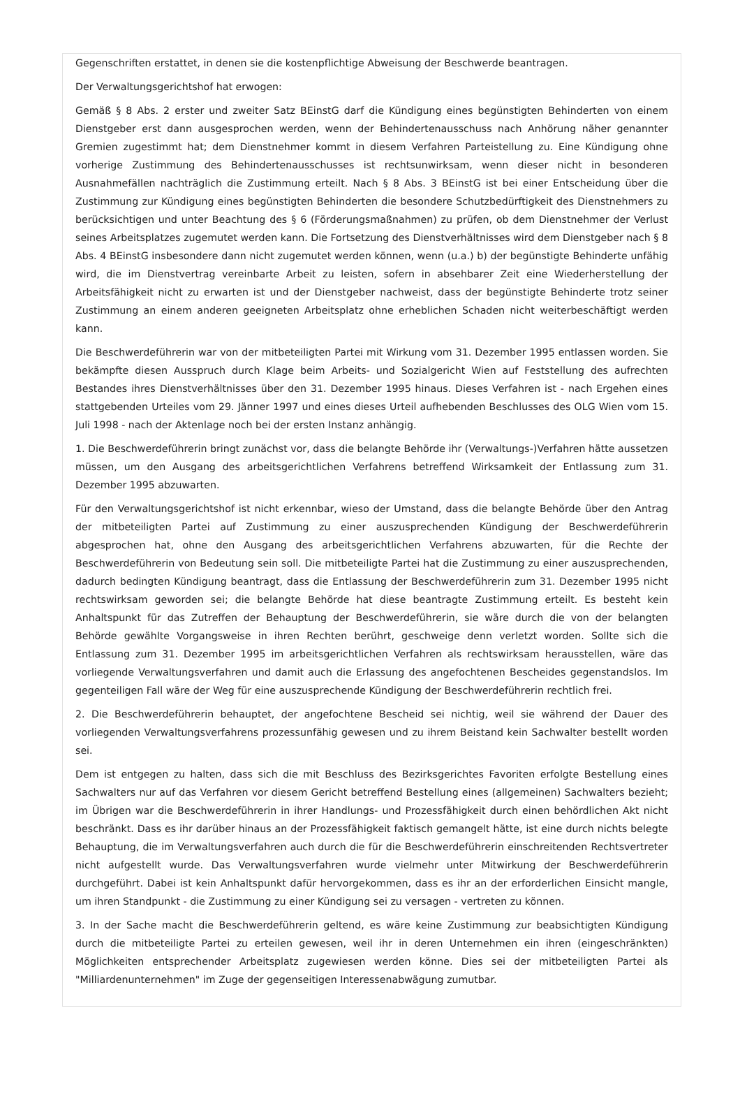Gegenschriften erstattet, in denen sie die kostenpflichtige Abweisung der Beschwerde beantragen.
Der Verwaltungsgerichtshof hat erwogen:
Gemäß § 8 Abs. 2 erster und zweiter Satz BEinstG darf die Kündigung eines begünstigten Behinderten von einem Dienstgeber erst dann ausgesprochen werden, wenn der Behindertenausschuss nach Anhörung näher genannter Gremien zugestimmt hat; dem Dienstnehmer kommt in diesem Verfahren Parteistellung zu. Eine Kündigung ohne vorherige Zustimmung des Behindertenausschusses ist rechtsunwirksam, wenn dieser nicht in besonderen Ausnahmefällen nachträglich die Zustimmung erteilt. Nach § 8 Abs. 3 BEinstG ist bei einer Entscheidung über die Zustimmung zur Kündigung eines begünstigten Behinderten die besondere Schutzbedürftigkeit des Dienstnehmers zu berücksichtigen und unter Beachtung des § 6 (Förderungsmaßnahmen) zu prüfen, ob dem Dienstnehmer der Verlust seines Arbeitsplatzes zugemutet werden kann. Die Fortsetzung des Dienstverhältnisses wird dem Dienstgeber nach § 8 Abs. 4 BEinstG insbesondere dann nicht zugemutet werden können, wenn (u.a.) b) der begünstigte Behinderte unfähig wird, die im Dienstvertrag vereinbarte Arbeit zu leisten, sofern in absehbarer Zeit eine Wiederherstellung der Arbeitsfähigkeit nicht zu erwarten ist und der Dienstgeber nachweist, dass der begünstigte Behinderte trotz seiner Zustimmung an einem anderen geeigneten Arbeitsplatz ohne erheblichen Schaden nicht weiterbeschäftigt werden kann.
Die Beschwerdeführerin war von der mitbeteiligten Partei mit Wirkung vom 31. Dezember 1995 entlassen worden. Sie bekämpfte diesen Ausspruch durch Klage beim Arbeits- und Sozialgericht Wien auf Feststellung des aufrechten Bestandes ihres Dienstverhältnisses über den 31. Dezember 1995 hinaus. Dieses Verfahren ist - nach Ergehen eines stattgebenden Urteiles vom 29. Jänner 1997 und eines dieses Urteil aufhebenden Beschlusses des OLG Wien vom 15. Juli 1998 - nach der Aktenlage noch bei der ersten Instanz anhängig.
1. Die Beschwerdeführerin bringt zunächst vor, dass die belangte Behörde ihr (Verwaltungs-)Verfahren hätte aussetzen müssen, um den Ausgang des arbeitsgerichtlichen Verfahrens betreffend Wirksamkeit der Entlassung zum 31. Dezember 1995 abzuwarten.
Für den Verwaltungsgerichtshof ist nicht erkennbar, wieso der Umstand, dass die belangte Behörde über den Antrag der mitbeteiligten Partei auf Zustimmung zu einer auszusprechenden Kündigung der Beschwerdeführerin abgesprochen hat, ohne den Ausgang des arbeitsgerichtlichen Verfahrens abzuwarten, für die Rechte der Beschwerdeführerin von Bedeutung sein soll. Die mitbeteiligte Partei hat die Zustimmung zu einer auszusprechenden, dadurch bedingten Kündigung beantragt, dass die Entlassung der Beschwerdeführerin zum 31. Dezember 1995 nicht rechtswirksam geworden sei; die belangte Behörde hat diese beantragte Zustimmung erteilt. Es besteht kein Anhaltspunkt für das Zutreffen der Behauptung der Beschwerdeführerin, sie wäre durch die von der belangten Behörde gewählte Vorgangsweise in ihren Rechten berührt, geschweige denn verletzt worden. Sollte sich die Entlassung zum 31. Dezember 1995 im arbeitsgerichtlichen Verfahren als rechtswirksam herausstellen, wäre das vorliegende Verwaltungsverfahren und damit auch die Erlassung des angefochtenen Bescheides gegenstandslos. Im gegenteiligen Fall wäre der Weg für eine auszusprechende Kündigung der Beschwerdeführerin rechtlich frei.
2. Die Beschwerdeführerin behauptet, der angefochtene Bescheid sei nichtig, weil sie während der Dauer des vorliegenden Verwaltungsverfahrens prozessunfähig gewesen und zu ihrem Beistand kein Sachwalter bestellt worden sei.
Dem ist entgegen zu halten, dass sich die mit Beschluss des Bezirksgerichtes Favoriten erfolgte Bestellung eines Sachwalters nur auf das Verfahren vor diesem Gericht betreffend Bestellung eines (allgemeinen) Sachwalters bezieht; im Übrigen war die Beschwerdeführerin in ihrer Handlungs- und Prozessfähigkeit durch einen behördlichen Akt nicht beschränkt. Dass es ihr darüber hinaus an der Prozessfähigkeit faktisch gemangelt hätte, ist eine durch nichts belegte Behauptung, die im Verwaltungsverfahren auch durch die für die Beschwerdeführerin einschreitenden Rechtsvertreter nicht aufgestellt wurde. Das Verwaltungsverfahren wurde vielmehr unter Mitwirkung der Beschwerdeführerin durchgeführt. Dabei ist kein Anhaltspunkt dafür hervorgekommen, dass es ihr an der erforderlichen Einsicht mangle, um ihren Standpunkt - die Zustimmung zu einer Kündigung sei zu versagen - vertreten zu können.
3. In der Sache macht die Beschwerdeführerin geltend, es wäre keine Zustimmung zur beabsichtigten Kündigung durch die mitbeteiligte Partei zu erteilen gewesen, weil ihr in deren Unternehmen ein ihren (eingeschränkten) Möglichkeiten entsprechender Arbeitsplatz zugewiesen werden könne. Dies sei der mitbeteiligten Partei als "Milliardenunternehmen" im Zuge der gegenseitigen Interessenabwägung zumutbar.